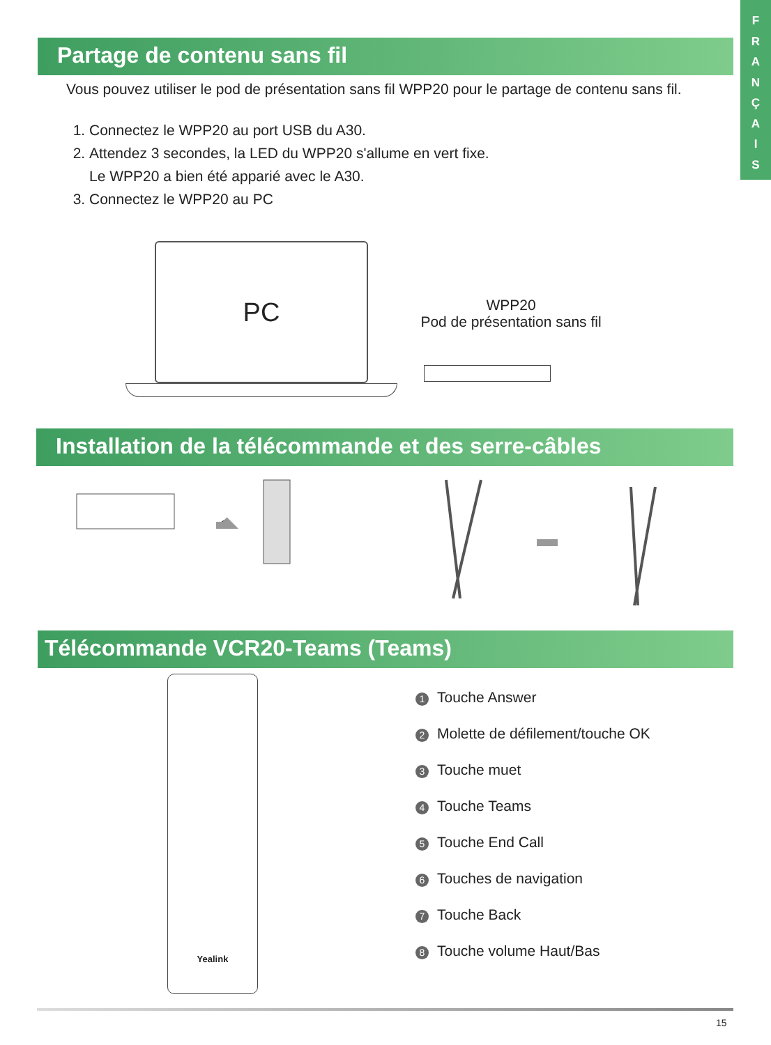F
R
A
N
Ç
A
I
S
Partage de contenu sans fil
Vous pouvez utiliser le pod de présentation sans fil WPP20 pour le partage de contenu sans fil.
1. Connectez le WPP20 au port USB du A30.
2. Attendez 3 secondes, la LED du WPP20 s'allume en vert fixe.
Le WPP20 a bien été apparié avec le A30.
3. Connectez le WPP20 au PC
PC
WPP20
Pod de présentation sans fil
Installation de la télécommande et des serre-câbles
Télécommande VCR20-Teams (Teams)
Yealink
1 Touche Answer
2 Molette de défilement/touche OK
3 Touche muet
4 Touche Teams
5 Touche End Call
6 Touches de navigation
7 Touche Back
8 Touche volume Haut/Bas
15